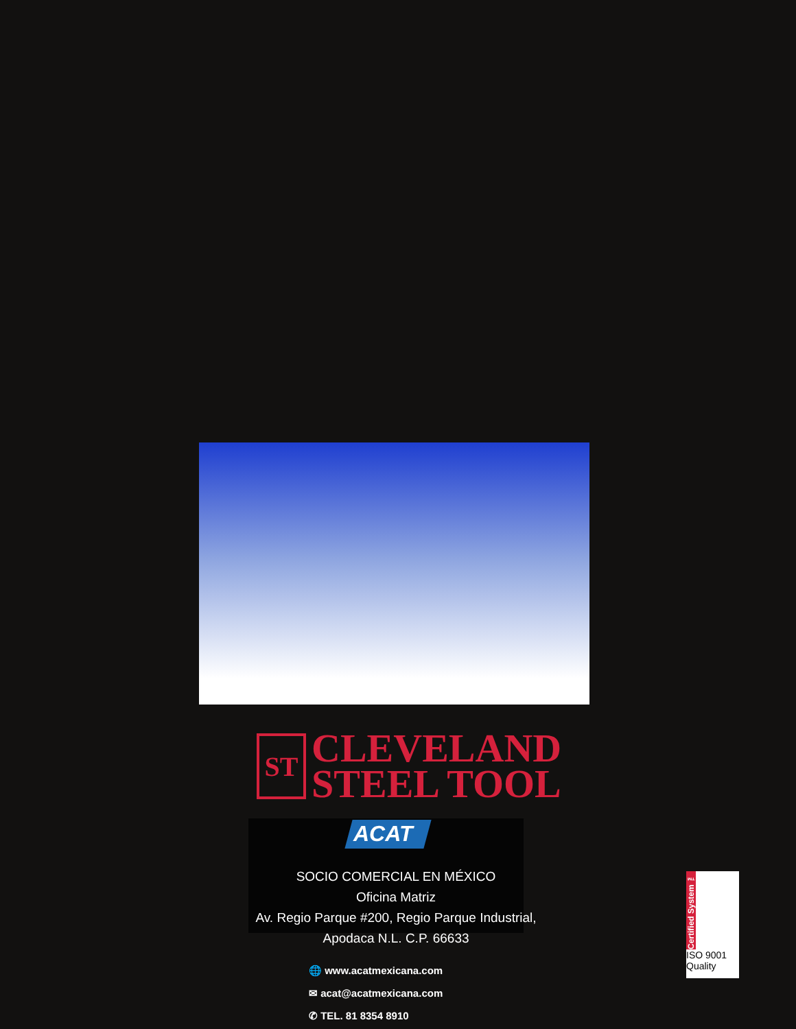ST
CLEVELAND
STEEL TOOL
ACAT
SOCIO COMERCIAL EN MÉXICO
Oficina Matriz
Av. Regio Parque #200, Regio Parque Industrial,
Apodaca N.L. C.P. 66633
🌐 www.acatmexicana.com
✉ acat@acatmexicana.com
✆ TEL. 81 8354 8910
Certified System ™
ISO 9001
Quality